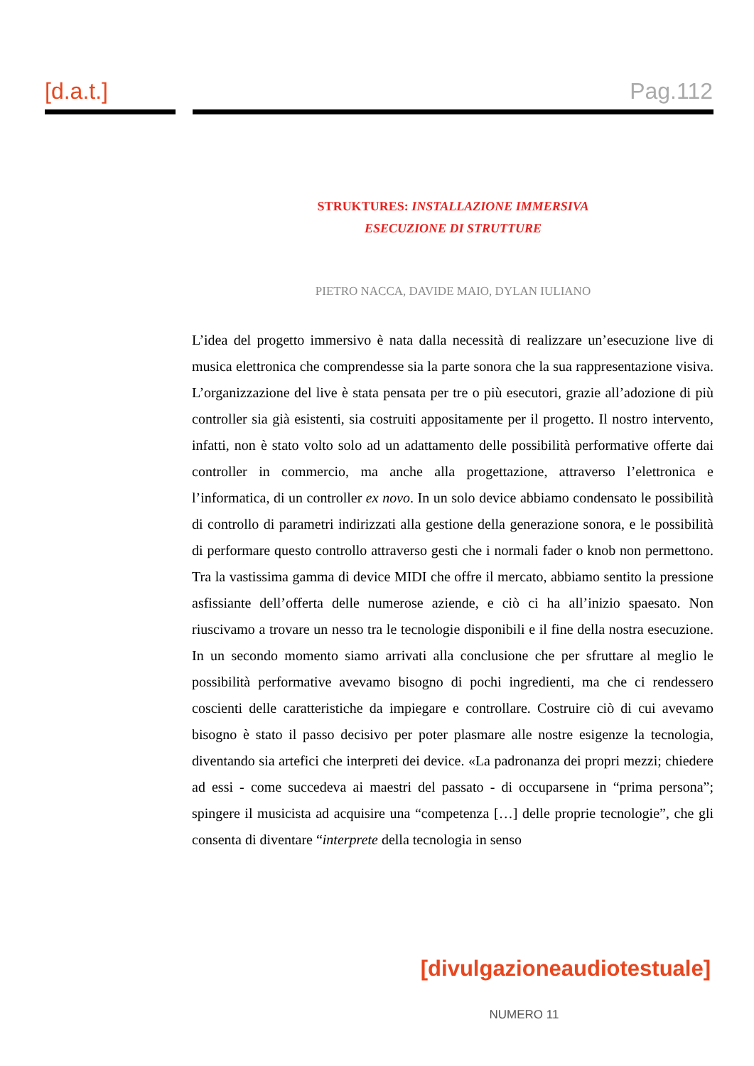[d.a.t.] Pag.112
STRUKTURES: INSTALLAZIONE IMMERSIVA
ESECUZIONE DI STRUTTURE
PIETRO NACCA, DAVIDE MAIO, DYLAN IULIANO
L’idea del progetto immersivo è nata dalla necessità di realizzare un’esecuzione live di musica elettronica che comprendesse sia la parte sonora che la sua rappresentazione visiva. L’organizzazione del live è stata pensata per tre o più esecutori, grazie all’adozione di più controller sia già esistenti, sia costruiti appositamente per il progetto. Il nostro intervento, infatti, non è stato volto solo ad un adattamento delle possibilità performative offerte dai controller in commercio, ma anche alla progettazione, attraverso l’elettronica e l’informatica, di un controller ex novo. In un solo device abbiamo condensato le possibilità di controllo di parametri indirizzati alla gestione della generazione sonora, e le possibilità di performare questo controllo attraverso gesti che i normali fader o knob non permettono. Tra la vastissima gamma di device MIDI che offre il mercato, abbiamo sentito la pressione asfissiante dell’offerta delle numerose aziende, e ciò ci ha all’inizio spaesato. Non riuscivamo a trovare un nesso tra le tecnologie disponibili e il fine della nostra esecuzione. In un secondo momento siamo arrivati alla conclusione che per sfruttare al meglio le possibilità performative avevamo bisogno di pochi ingredienti, ma che ci rendessero coscienti delle caratteristiche da impiegare e controllare. Costruire ciò di cui avevamo bisogno è stato il passo decisivo per poter plasmare alle nostre esigenze la tecnologia, diventando sia artefici che interpreti dei device. «La padronanza dei propri mezzi; chiedere ad essi - come succedeva ai maestri del passato - di occuparsene in “prima persona”; spingere il musicista ad acquisire una “competenza […] delle proprie tecnologie”, che gli consenta di diventare “interprete della tecnologia in senso
[divulgazioneaudiotestuale]
NUMERO 11